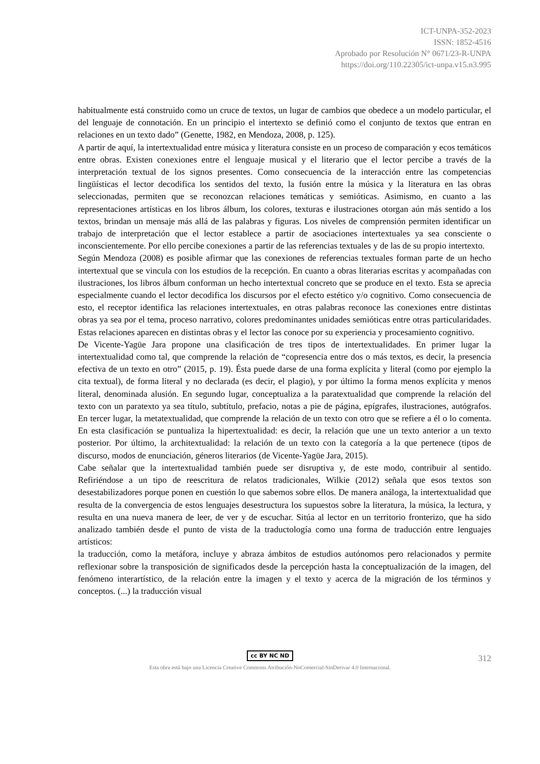ICT-UNPA-352-2023
ISSN: 1852-4516
Aprobado por Resolución N° 0671/23-R-UNPA
https://doi.org/110.22305/ict-unpa.v15.n3.995
habitualmente está construido como un cruce de textos, un lugar de cambios que obedece a un modelo particular, el del lenguaje de connotación. En un principio el intertexto se definió como el conjunto de textos que entran en relaciones en un texto dado” (Genette, 1982, en Mendoza, 2008, p. 125).
A partir de aquí, la intertextualidad entre música y literatura consiste en un proceso de comparación y ecos temáticos entre obras. Existen conexiones entre el lenguaje musical y el literario que el lector percibe a través de la interpretación textual de los signos presentes. Como consecuencia de la interacción entre las competencias lingüísticas el lector decodifica los sentidos del texto, la fusión entre la música y la literatura en las obras seleccionadas, permiten que se reconozcan relaciones temáticas y semióticas. Asimismo, en cuanto a las representaciones artísticas en los libros álbum, los colores, texturas e ilustraciones otorgan aún más sentido a los textos, brindan un mensaje más allá de las palabras y figuras. Los niveles de comprensión permiten identificar un trabajo de interpretación que el lector establece a partir de asociaciones intertextuales ya sea consciente o inconscientemente. Por ello percibe conexiones a partir de las referencias textuales y de las de su propio intertexto.
Según Mendoza (2008) es posible afirmar que las conexiones de referencias textuales forman parte de un hecho intertextual que se vincula con los estudios de la recepción. En cuanto a obras literarias escritas y acompañadas con ilustraciones, los libros álbum conforman un hecho intertextual concreto que se produce en el texto. Esta se aprecia especialmente cuando el lector decodifica los discursos por el efecto estético y/o cognitivo. Como consecuencia de esto, el receptor identifica las relaciones intertextuales, en otras palabras reconoce las conexiones entre distintas obras ya sea por el tema, proceso narrativo, colores predominantes unidades semióticas entre otras particularidades. Estas relaciones aparecen en distintas obras y el lector las conoce por su experiencia y procesamiento cognitivo.
De Vicente-Yagüe Jara propone una clasificación de tres tipos de intertextualidades. En primer lugar la intertextualidad como tal, que comprende la relación de “copresencia entre dos o más textos, es decir, la presencia efectiva de un texto en otro” (2015, p. 19). Ésta puede darse de una forma explícita y literal (como por ejemplo la cita textual), de forma literal y no declarada (es decir, el plagio), y por último la forma menos explícita y menos literal, denominada alusión. En segundo lugar, conceptualiza a la paratextualidad que comprende la relación del texto con un paratexto ya sea título, subtítulo, prefacio, notas a pie de página, epígrafes, ilustraciones, autógrafos. En tercer lugar, la metatextualidad, que comprende la relación de un texto con otro que se refiere a él o lo comenta. En esta clasificación se puntualiza la hipertextualidad: es decir, la relación que une un texto anterior a un texto posterior. Por último, la architextualidad: la relación de un texto con la categoría a la que pertenece (tipos de discurso, modos de enunciación, géneros literarios (de Vicente-Yagüe Jara, 2015).
Cabe señalar que la intertextualidad también puede ser disruptiva y, de este modo, contribuir al sentido. Refiriéndose a un tipo de reescritura de relatos tradicionales, Wilkie (2012) señala que esos textos son desestabilizadores porque ponen en cuestión lo que sabemos sobre ellos. De manera análoga, la intertextualidad que resulta de la convergencia de estos lenguajes desestructura los supuestos sobre la literatura, la música, la lectura, y resulta en una nueva manera de leer, de ver y de escuchar. Sitúa al lector en un territorio fronterizo, que ha sido analizado también desde el punto de vista de la traductología como una forma de traducción entre lenguajes artísticos:
la traducción, como la metáfora, incluye y abraza ámbitos de estudios autónomos pero relacionados y permite reflexionar sobre la transposición de significados desde la percepción hasta la conceptualización de la imagen, del fenómeno interartístico, de la relación entre la imagen y el texto y acerca de la migración de los términos y conceptos. (...) la traducción visual
cc BY NC ND 312
Esta obra está bajo una Licencia Creative Commons Atribución-NoComercial-SinDerivar 4.0 Internacional.